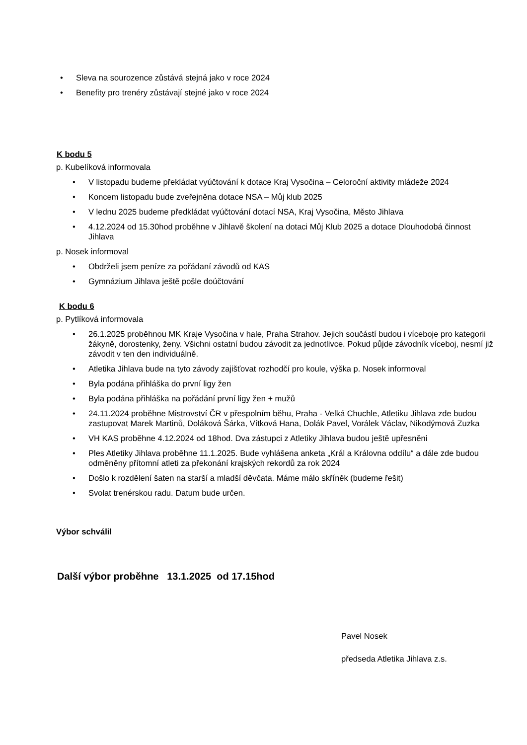• Sleva na sourozence zůstává stejná jako v roce 2024
• Benefity pro trenéry zůstávají stejné jako v roce 2024
K bodu 5
p. Kubelíková informovala
• V listopadu budeme překládat vyúčtování k dotace Kraj Vysočina – Celoroční aktivity mládeže 2024
• Koncem listopadu bude zveřejněna dotace NSA – Můj klub 2025
• V lednu 2025 budeme předkládat vyúčtování dotací NSA, Kraj Vysočina, Město Jihlava
• 4.12.2024 od 15.30hod proběhne v Jihlavě školení na dotaci Můj Klub 2025 a dotace Dlouhodobá činnost Jihlava
p. Nosek informoval
• Obdrželi jsem peníze za pořádaní závodů od KAS
• Gymnázium Jihlava ještě pošle doúčtování
K bodu 6
p. Pytlíková informovala
• 26.1.2025 proběhnou MK Kraje Vysočina v hale, Praha Strahov. Jejich součástí budou i víceboje pro kategorii žákyně, dorostenky, ženy. Všichni ostatní budou závodit za jednotlivce. Pokud půjde závodník víceboj, nesmí již závodit v ten den individuálně.
• Atletika Jihlava bude na tyto závody zajišťovat rozhodčí pro koule, výška p. Nosek informoval
• Byla podána přihláška do první ligy žen
• Byla podána přihláška na pořádání první ligy žen + mužů
• 24.11.2024 proběhne Mistrovství ČR v přespolním běhu, Praha - Velká Chuchle, Atletiku Jihlava zde budou zastupovat Marek Martinů, Doláková Šárka, Vítková Hana, Dolák Pavel, Vorálek Václav, Nikodýmová Zuzka
• VH KAS proběhne 4.12.2024 od 18hod. Dva zástupci z Atletiky Jihlava budou ještě upřesněni
• Ples Atletiky Jihlava proběhne 11.1.2025. Bude vyhlášena anketa „Král a Královna oddílu“ a dále zde budou odměněny přítomní atleti za překonání krajských rekordů za rok 2024
• Došlo k rozdělení šaten na starší a mladší děvčata. Máme málo skříněk (budeme řešit)
• Svolat trenérskou radu. Datum bude určen.
Výbor schválil
Další výbor proběhne 13.1.2025 od 17.15hod
Pavel Nosek
předseda Atletika Jihlava z.s.